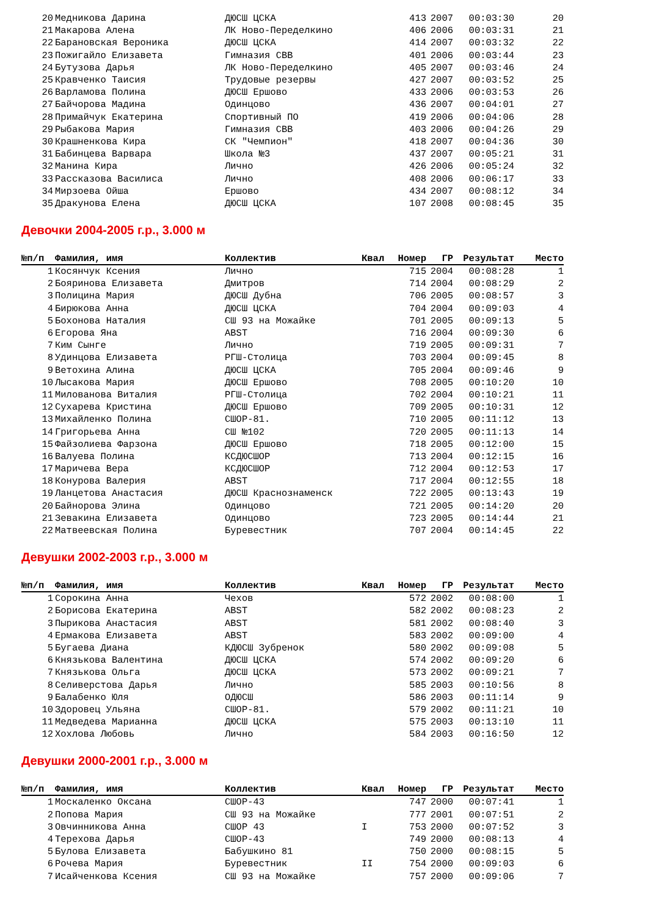| 20 | Медникова Дарина | ДЮСШ ЦСКА | | 413 | 2007 | 00:03:30 | 20 |
| 21 | Макарова Алена | ЛК Ново-Переделкино | | 406 | 2006 | 00:03:31 | 21 |
| 22 | Барановская Вероника | ДЮСШ ЦСКА | | 414 | 2007 | 00:03:32 | 22 |
| 23 | Пожигайло Елизавета | Гимназия СВВ | | 401 | 2006 | 00:03:44 | 23 |
| 24 | Бутузова Дарья | ЛК Ново-Переделкино | | 405 | 2007 | 00:03:46 | 24 |
| 25 | Кравченко Таисия | Трудовые резервы | | 427 | 2007 | 00:03:52 | 25 |
| 26 | Варламова Полина | ДЮСШ Ершово | | 433 | 2006 | 00:03:53 | 26 |
| 27 | Байчорова Мадина | Одинцово | | 436 | 2007 | 00:04:01 | 27 |
| 28 | Примайчук Екатерина | Спортивный ПО | | 419 | 2006 | 00:04:06 | 28 |
| 29 | Рыбакова Мария | Гимназия СВВ | | 403 | 2006 | 00:04:26 | 29 |
| 30 | Крашненкова Кира | СК "Чемпион" | | 418 | 2007 | 00:04:36 | 30 |
| 31 | Бабинцева Варвара | Школа №3 | | 437 | 2007 | 00:05:21 | 31 |
| 32 | Манина Кира | Лично | | 426 | 2006 | 00:05:24 | 32 |
| 33 | Рассказова Василиса | Лично | | 408 | 2006 | 00:06:17 | 33 |
| 34 | Мирзоева Ойша | Ершово | | 434 | 2007 | 00:08:12 | 34 |
| 35 | Дракунова Елена | ДЮСШ ЦСКА | | 107 | 2008 | 00:08:45 | 35 |
Девочки 2004-2005 г.р., 3.000 м
| №п/п | Фамилия, имя | Коллектив | Квал | Номер | ГР | Результат | Место |
| --- | --- | --- | --- | --- | --- | --- | --- |
| 1 | Косянчук Ксения | Лично | | 715 | 2004 | 00:08:28 | 1 |
| 2 | Бояринова Елизавета | Дмитров | | 714 | 2004 | 00:08:29 | 2 |
| 3 | Полицина Мария | ДЮСШ Дубна | | 706 | 2005 | 00:08:57 | 3 |
| 4 | Бирюкова Анна | ДЮСШ ЦСКА | | 704 | 2004 | 00:09:03 | 4 |
| 5 | Бохонова Наталия | СШ 93 на Можайке | | 701 | 2005 | 00:09:13 | 5 |
| 6 | Егорова Яна | ABST | | 716 | 2004 | 00:09:30 | 6 |
| 7 | Ким Сынге | Лично | | 719 | 2005 | 00:09:31 | 7 |
| 8 | Удинцова Елизавета | РГШ-Столица | | 703 | 2004 | 00:09:45 | 8 |
| 9 | Ветохина Алина | ДЮСШ ЦСКА | | 705 | 2004 | 00:09:46 | 9 |
| 10 | Лысакова Мария | ДЮСШ Ершово | | 708 | 2005 | 00:10:20 | 10 |
| 11 | Милованова Виталия | РГШ-Столица | | 702 | 2004 | 00:10:21 | 11 |
| 12 | Сухарева Кристина | ДЮСШ Ершово | | 709 | 2005 | 00:10:31 | 12 |
| 13 | Михайленко Полина | СШОР-81. | | 710 | 2005 | 00:11:12 | 13 |
| 14 | Григорьева Анна | СШ №102 | | 720 | 2005 | 00:11:13 | 14 |
| 15 | Файзолиева Фарзона | ДЮСШ Ершово | | 718 | 2005 | 00:12:00 | 15 |
| 16 | Валуева Полина | КСДЮСШОР | | 713 | 2004 | 00:12:15 | 16 |
| 17 | Маричева Вера | КСДЮСШОР | | 712 | 2004 | 00:12:53 | 17 |
| 18 | Конурова Валерия | ABST | | 717 | 2004 | 00:12:55 | 18 |
| 19 | Ланцетова Анастасия | ДЮСШ Краснознаменск | | 722 | 2005 | 00:13:43 | 19 |
| 20 | Байнорова Элина | Одинцово | | 721 | 2005 | 00:14:20 | 20 |
| 21 | Зевакина Елизавета | Одинцово | | 723 | 2005 | 00:14:44 | 21 |
| 22 | Матвеевская Полина | Буревестник | | 707 | 2004 | 00:14:45 | 22 |
Девушки 2002-2003 г.р., 3.000 м
| №п/п | Фамилия, имя | Коллектив | Квал | Номер | ГР | Результат | Место |
| --- | --- | --- | --- | --- | --- | --- | --- |
| 1 | Сорокина Анна | Чехов | | 572 | 2002 | 00:08:00 | 1 |
| 2 | Борисова Екатерина | ABST | | 582 | 2002 | 00:08:23 | 2 |
| 3 | Пырикова Анастасия | ABST | | 581 | 2002 | 00:08:40 | 3 |
| 4 | Ермакова Елизавета | ABST | | 583 | 2002 | 00:09:00 | 4 |
| 5 | Бугаева Диана | КДЮСШ Зубренок | | 580 | 2002 | 00:09:08 | 5 |
| 6 | Князькова Валентина | ДЮСШ ЦСКА | | 574 | 2002 | 00:09:20 | 6 |
| 7 | Князькова Ольга | ДЮСШ ЦСКА | | 573 | 2002 | 00:09:21 | 7 |
| 8 | Селиверстова Дарья | Лично | | 585 | 2003 | 00:10:56 | 8 |
| 9 | Балабенко Юля | ОДЮСШ | | 586 | 2003 | 00:11:14 | 9 |
| 10 | Здоровец Ульяна | СШОР-81. | | 579 | 2002 | 00:11:21 | 10 |
| 11 | Медведева Марианна | ДЮСШ ЦСКА | | 575 | 2003 | 00:13:10 | 11 |
| 12 | Хохлова Любовь | Лично | | 584 | 2003 | 00:16:50 | 12 |
Девушки 2000-2001 г.р., 3.000 м
| №п/п | Фамилия, имя | Коллектив | Квал | Номер | ГР | Результат | Место |
| --- | --- | --- | --- | --- | --- | --- | --- |
| 1 | Москаленко Оксана | СШОР-43 | | 747 | 2000 | 00:07:41 | 1 |
| 2 | Попова Мария | СШ 93 на Можайке | | 777 | 2001 | 00:07:51 | 2 |
| 3 | Овчинникова Анна | СШОР 43 | I | 753 | 2000 | 00:07:52 | 3 |
| 4 | Терехова Дарья | СШОР-43 | | 749 | 2000 | 00:08:13 | 4 |
| 5 | Булова Елизавета | Бабушкино 81 | | 750 | 2000 | 00:08:15 | 5 |
| 6 | Рочева Мария | Буревестник | II | 754 | 2000 | 00:09:03 | 6 |
| 7 | Исайченкова Ксения | СШ 93 на Можайке | | 757 | 2000 | 00:09:06 | 7 |